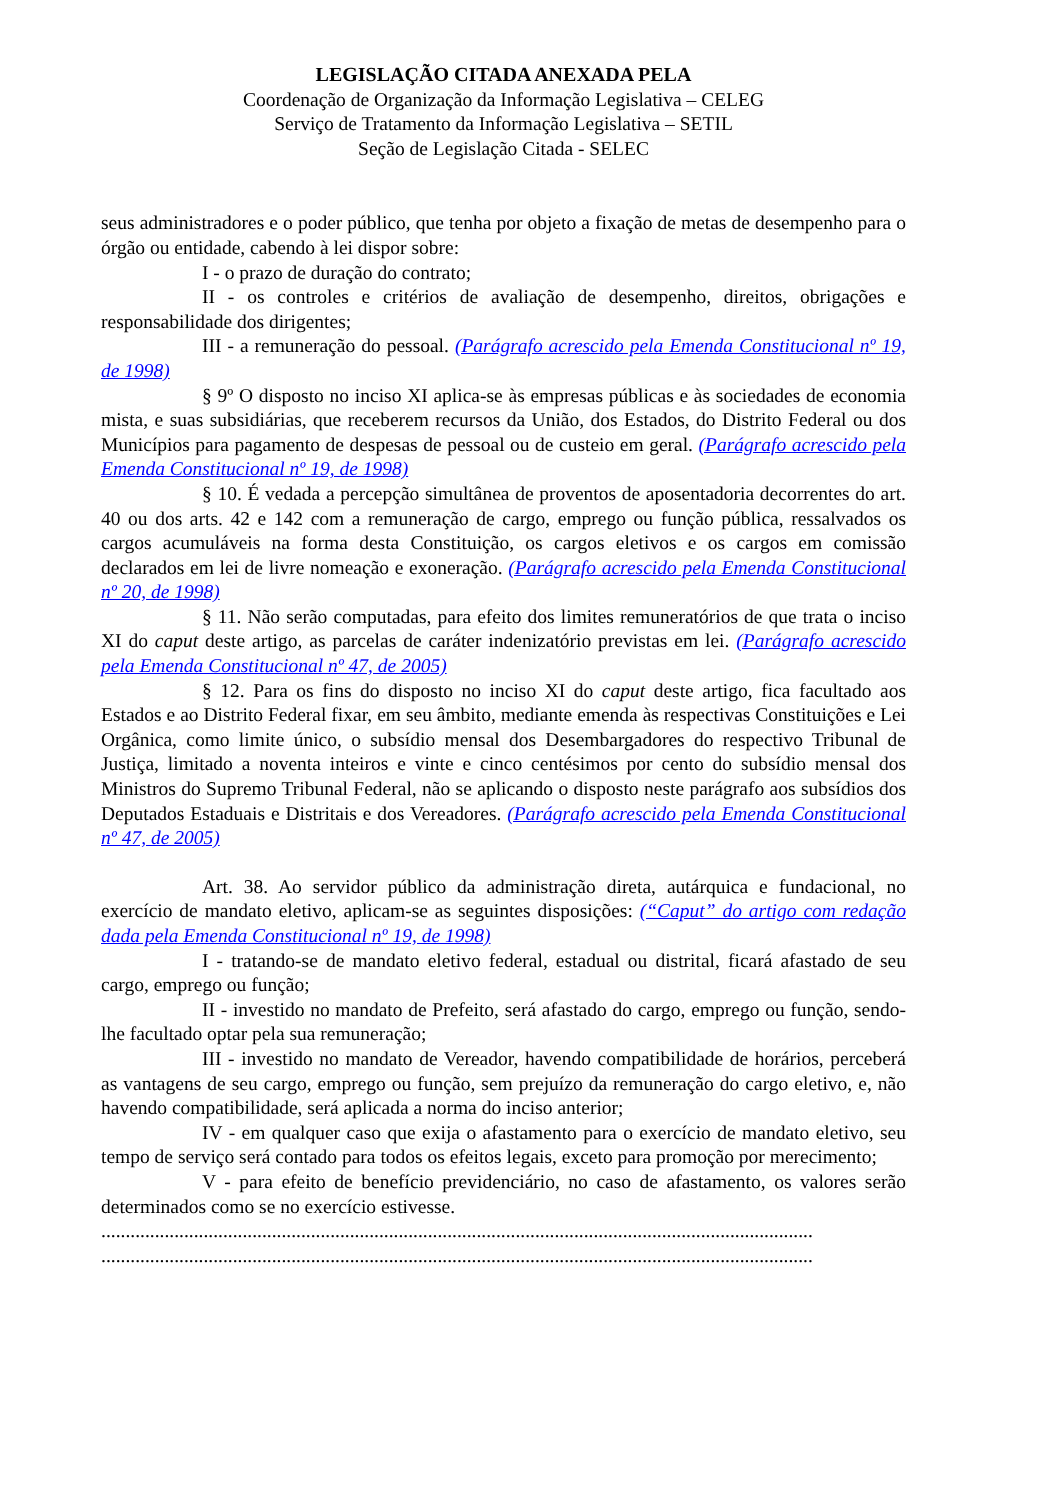LEGISLAÇÃO CITADA ANEXADA PELA
Coordenação de Organização da Informação Legislativa – CELEG
Serviço de Tratamento da Informação Legislativa – SETIL
Seção de Legislação Citada - SELEC
seus administradores e o poder público, que tenha por objeto a fixação de metas de desempenho para o órgão ou entidade, cabendo à lei dispor sobre:
I - o prazo de duração do contrato;
II - os controles e critérios de avaliação de desempenho, direitos, obrigações e responsabilidade dos dirigentes;
III - a remuneração do pessoal. (Parágrafo acrescido pela Emenda Constitucional nº 19, de 1998)
§ 9º O disposto no inciso XI aplica-se às empresas públicas e às sociedades de economia mista, e suas subsidiárias, que receberem recursos da União, dos Estados, do Distrito Federal ou dos Municípios para pagamento de despesas de pessoal ou de custeio em geral. (Parágrafo acrescido pela Emenda Constitucional nº 19, de 1998)
§ 10. É vedada a percepção simultânea de proventos de aposentadoria decorrentes do art. 40 ou dos arts. 42 e 142 com a remuneração de cargo, emprego ou função pública, ressalvados os cargos acumuláveis na forma desta Constituição, os cargos eletivos e os cargos em comissão declarados em lei de livre nomeação e exoneração. (Parágrafo acrescido pela Emenda Constitucional nº 20, de 1998)
§ 11. Não serão computadas, para efeito dos limites remuneratórios de que trata o inciso XI do caput deste artigo, as parcelas de caráter indenizatório previstas em lei. (Parágrafo acrescido pela Emenda Constitucional nº 47, de 2005)
§ 12. Para os fins do disposto no inciso XI do caput deste artigo, fica facultado aos Estados e ao Distrito Federal fixar, em seu âmbito, mediante emenda às respectivas Constituições e Lei Orgânica, como limite único, o subsídio mensal dos Desembargadores do respectivo Tribunal de Justiça, limitado a noventa inteiros e vinte e cinco centésimos por cento do subsídio mensal dos Ministros do Supremo Tribunal Federal, não se aplicando o disposto neste parágrafo aos subsídios dos Deputados Estaduais e Distritais e dos Vereadores. (Parágrafo acrescido pela Emenda Constitucional nº 47, de 2005)
Art. 38. Ao servidor público da administração direta, autárquica e fundacional, no exercício de mandato eletivo, aplicam-se as seguintes disposições: (“Caput” do artigo com redação dada pela Emenda Constitucional nº 19, de 1998)
I - tratando-se de mandato eletivo federal, estadual ou distrital, ficará afastado de seu cargo, emprego ou função;
II - investido no mandato de Prefeito, será afastado do cargo, emprego ou função, sendo-lhe facultado optar pela sua remuneração;
III - investido no mandato de Vereador, havendo compatibilidade de horários, perceberá as vantagens de seu cargo, emprego ou função, sem prejuízo da remuneração do cargo eletivo, e, não havendo compatibilidade, será aplicada a norma do inciso anterior;
IV - em qualquer caso que exija o afastamento para o exercício de mandato eletivo, seu tempo de serviço será contado para todos os efeitos legais, exceto para promoção por merecimento;
V - para efeito de benefício previdenciário, no caso de afastamento, os valores serão determinados como se no exercício estivesse.
..................................................................................................................................................
..................................................................................................................................................